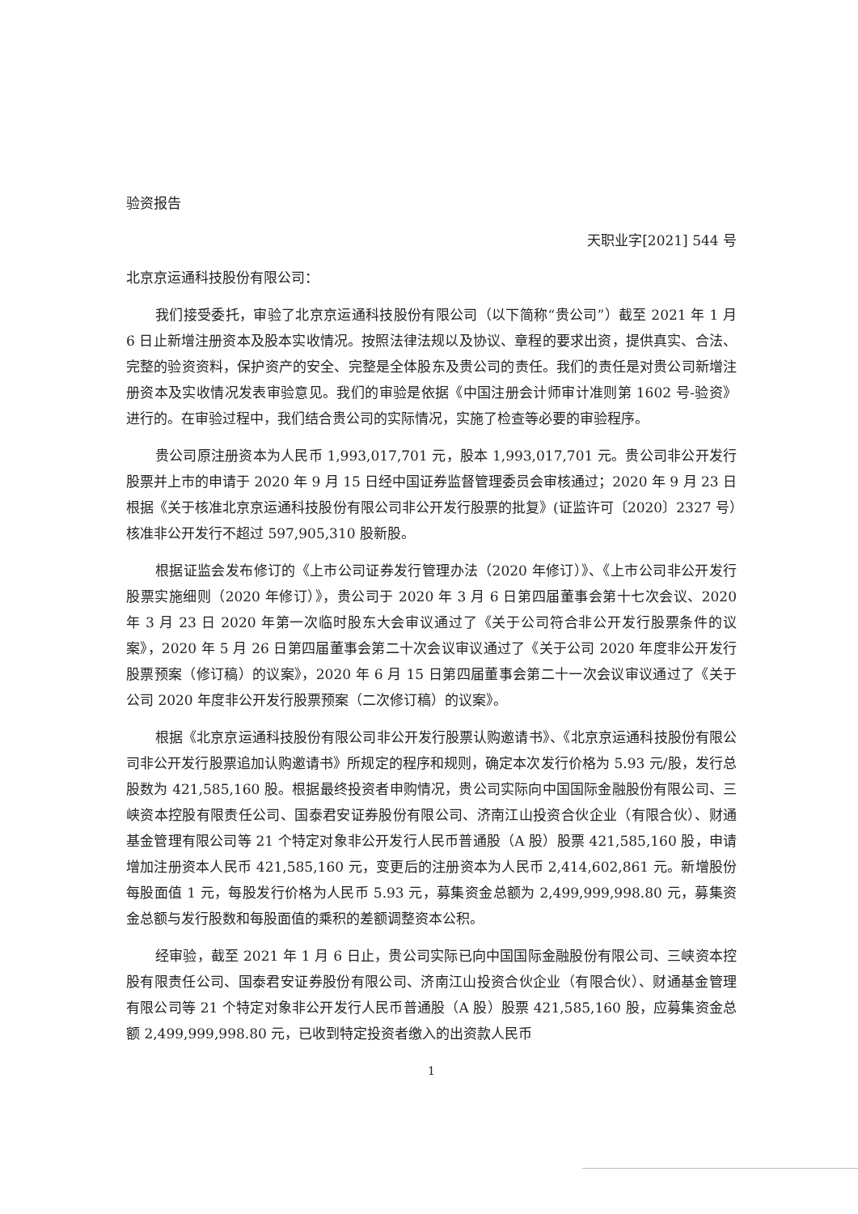验资报告
天职业字[2021] 544 号
北京京运通科技股份有限公司：
我们接受委托，审验了北京京运通科技股份有限公司（以下简称“贵公司”）截至 2021 年 1 月 6 日止新增注册资本及股本实收情况。按照法律法规以及协议、章程的要求出资，提供真实、合法、完整的验资资料，保护资产的安全、完整是全体股东及贵公司的责任。我们的责任是对贵公司新增注册资本及实收情况发表审验意见。我们的审验是依据《中国注册会计师审计准则第 1602 号-验资》进行的。在审验过程中，我们结合贵公司的实际情况，实施了检查等必要的审验程序。
贵公司原注册资本为人民币 1,993,017,701 元，股本 1,993,017,701 元。贵公司非公开发行股票并上市的申请于 2020 年 9 月 15 日经中国证券监督管理委员会审核通过；2020 年 9 月 23 日根据《关于核准北京京运通科技股份有限公司非公开发行股票的批复》(证监许可〔2020〕2327 号）核准非公开发行不超过 597,905,310 股新股。
根据证监会发布修订的《上市公司证券发行管理办法（2020 年修订）》、《上市公司非公开发行股票实施细则（2020 年修订）》，贵公司于 2020 年 3 月 6 日第四届董事会第十七次会议、2020 年 3 月 23 日 2020 年第一次临时股东大会审议通过了《关于公司符合非公开发行股票条件的议案》，2020 年 5 月 26 日第四届董事会第二十次会议审议通过了《关于公司 2020 年度非公开发行股票预案（修订稿）的议案》，2020 年 6 月 15 日第四届董事会第二十一次会议审议通过了《关于公司 2020 年度非公开发行股票预案（二次修订稿）的议案》。
根据《北京京运通科技股份有限公司非公开发行股票认购邀请书》、《北京京运通科技股份有限公司非公开发行股票追加认购邀请书》所规定的程序和规则，确定本次发行价格为 5.93 元/股，发行总股数为 421,585,160 股。根据最终投资者申购情况，贵公司实际向中国国际金融股份有限公司、三峡资本控股有限责任公司、国泰君安证券股份有限公司、济南江山投资合伙企业（有限合伙）、财通基金管理有限公司等 21 个特定对象非公开发行人民币普通股（A 股）股票 421,585,160 股，申请增加注册资本人民币 421,585,160 元，变更后的注册资本为人民币 2,414,602,861 元。新增股份每股面值 1 元，每股发行价格为人民币 5.93 元，募集资金总额为 2,499,999,998.80 元，募集资金总额与发行股数和每股面值的乘积的差额调整资本公积。
经审验，截至 2021 年 1 月 6 日止，贵公司实际已向中国国际金融股份有限公司、三峡资本控股有限责任公司、国泰君安证券股份有限公司、济南江山投资合伙企业（有限合伙）、财通基金管理有限公司等 21 个特定对象非公开发行人民币普通股（A 股）股票 421,585,160 股，应募集资金总额 2,499,999,998.80 元，已收到特定投资者缴入的出资款人民币
1